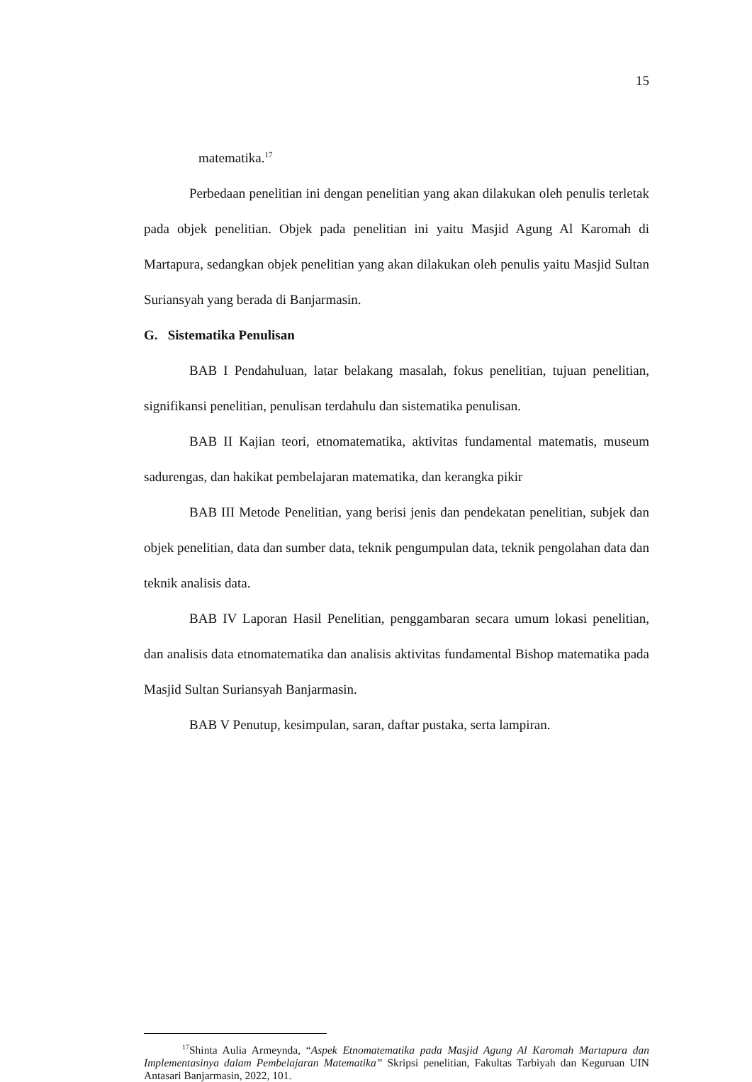15
matematika.<sup>17</sup>
Perbedaan penelitian ini dengan penelitian yang akan dilakukan oleh penulis terletak pada objek penelitian. Objek pada penelitian ini yaitu Masjid Agung Al Karomah di Martapura, sedangkan objek penelitian yang akan dilakukan oleh penulis yaitu Masjid Sultan Suriansyah yang berada di Banjarmasin.
G. Sistematika Penulisan
BAB I Pendahuluan, latar belakang masalah, fokus penelitian, tujuan penelitian, signifikansi penelitian, penulisan terdahulu dan sistematika penulisan.
BAB II Kajian teori, etnomatematika, aktivitas fundamental matematis, museum sadurengas, dan hakikat pembelajaran matematika, dan kerangka pikir
BAB III Metode Penelitian, yang berisi jenis dan pendekatan penelitian, subjek dan objek penelitian, data dan sumber data, teknik pengumpulan data, teknik pengolahan data dan teknik analisis data.
BAB IV Laporan Hasil Penelitian, penggambaran secara umum lokasi penelitian, dan analisis data etnomatematika dan analisis aktivitas fundamental Bishop matematika pada Masjid Sultan Suriansyah Banjarmasin.
BAB V Penutup, kesimpulan, saran, daftar pustaka, serta lampiran.
<sup>17</sup> Shinta Aulia Armeynda, “Aspek Etnomatematika pada Masjid Agung Al Karomah Martapura dan Implementasinya dalam Pembelajaran Matematika” Skripsi penelitian, Fakultas Tarbiyah dan Keguruan UIN Antasari Banjarmasin, 2022, 101.